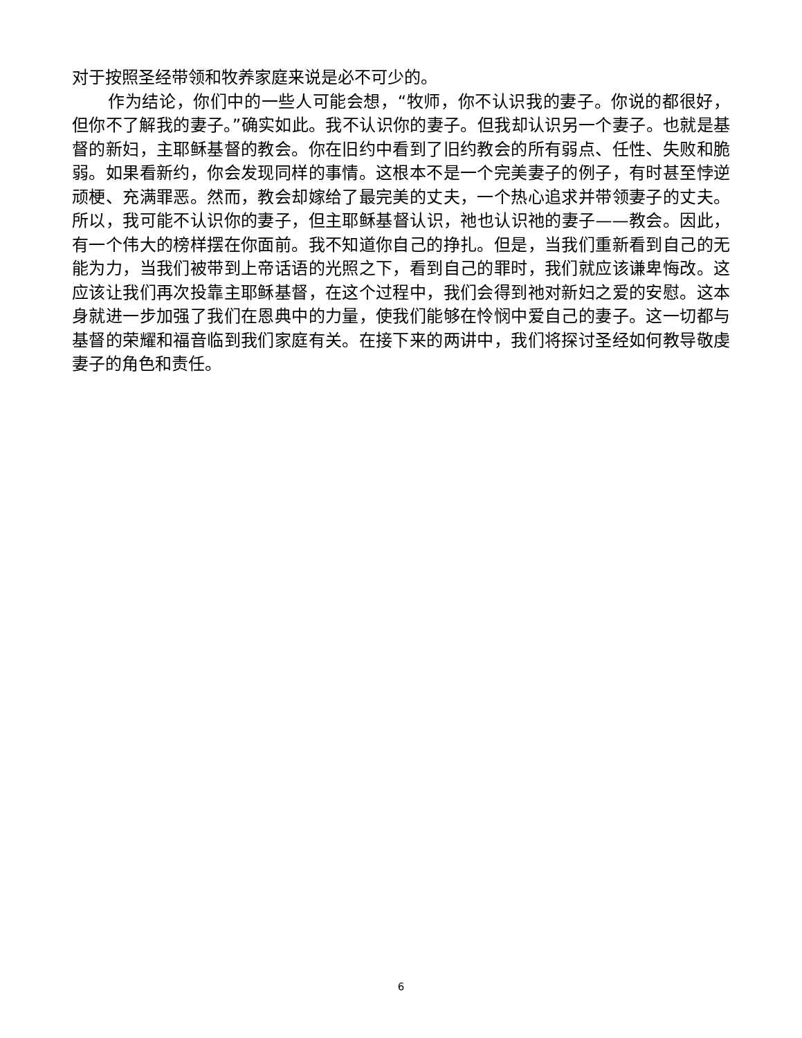对于按照圣经带领和牧养家庭来说是必不可少的。
作为结论，你们中的一些人可能会想，“牧师，你不认识我的妻子。你说的都很好，但你不了解我的妻子。”确实如此。我不认识你的妻子。但我却认识另一个妻子。也就是基督的新妇，主耶稣基督的教会。你在旧约中看到了旧约教会的所有弱点、任性、失败和脆弱。如果看新约，你会发现同样的事情。这根本不是一个完美妻子的例子，有时甚至悖逆顽梗、充满罪恶。然而，教会却嫁给了最完美的丈夫，一个热心追求并带领妻子的丈夫。所以，我可能不认识你的妻子，但主耶稣基督认识，祂也认识祂的妻子——教会。因此，有一个伟大的榜样摆在你面前。我不知道你自己的挣扎。但是，当我们重新看到自己的无能为力，当我们被带到上帝话语的光照之下，看到自己的罪时，我们就应该谦卑悔改。这应该让我们再次投靠主耶稣基督，在这个过程中，我们会得到祂对新妇之爱的安慰。这本身就进一步加强了我们在恩典中的力量，使我们能够在怜悯中爱自己的妻子。这一切都与基督的荣耀和福音临到我们家庭有关。在接下来的两讲中，我们将探讨圣经如何教导敬虔妻子的角色和责任。
6